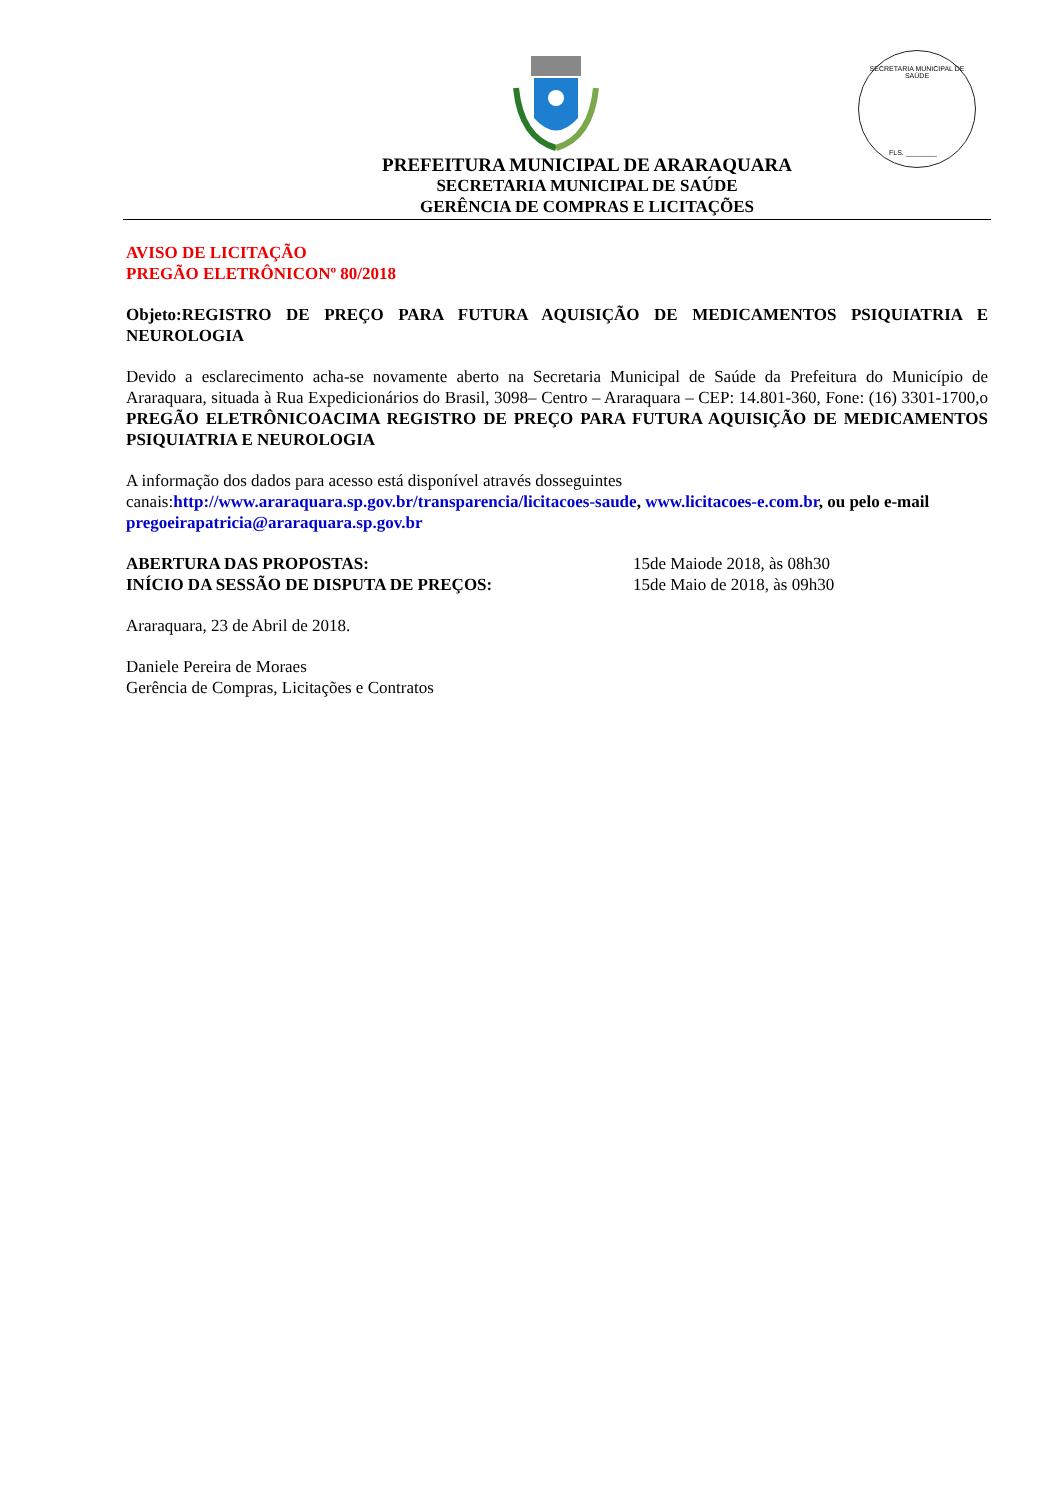SECRETARIA MUNICIPAL DE SAÚDE
FLS. ________
PREFEITURA MUNICIPAL DE ARARAQUARA
SECRETARIA MUNICIPAL DE SAÚDE
GERÊNCIA DE COMPRAS E LICITAÇÕES
AVISO DE LICITAÇÃO
PREGÃO ELETRÔNICONº 80/2018
Objeto:REGISTRO DE PREÇO PARA FUTURA AQUISIÇÃO DE MEDICAMENTOS PSIQUIATRIA E NEUROLOGIA
Devido a esclarecimento acha-se novamente aberto na Secretaria Municipal de Saúde da Prefeitura do Município de Araraquara, situada à Rua Expedicionários do Brasil, 3098– Centro – Araraquara – CEP: 14.801-360, Fone: (16) 3301-1700,o PREGÃO ELETRÔNICOACIMA REGISTRO DE PREÇO PARA FUTURA AQUISIÇÃO DE MEDICAMENTOS PSIQUIATRIA E NEUROLOGIA
A informação dos dados para acesso está disponível através dosseguintes canais:http://www.araraquara.sp.gov.br/transparencia/licitacoes-saude, www.licitacoes-e.com.br, ou pelo e-mail pregoeirapatricia@araraquara.sp.gov.br
ABERTURA DAS PROPOSTAS: 15de Maiode 2018, às 08h30
INÍCIO DA SESSÃO DE DISPUTA DE PREÇOS: 15de Maio de 2018, às 09h30
Araraquara, 23 de Abril de 2018.
Daniele Pereira de Moraes
Gerência de Compras, Licitações e Contratos